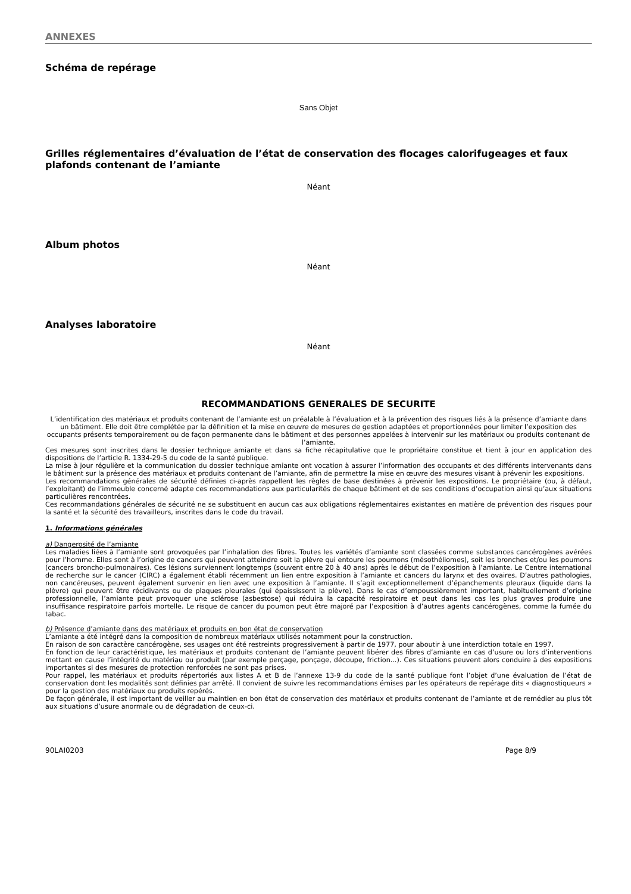ANNEXES
Schéma de repérage
Sans Objet
Grilles réglementaires d’évaluation de l’état de conservation des flocages calorifugeages et faux plafonds contenant de l’amiante
Néant
Album photos
Néant
Analyses laboratoire
Néant
RECOMMANDATIONS GENERALES DE SECURITE
L’identification des matériaux et produits contenant de l’amiante est un préalable à l’évaluation et à la prévention des risques liés à la présence d’amiante dans un bâtiment. Elle doit être complétée par la définition et la mise en œuvre de mesures de gestion adaptées et proportionnées pour limiter l’exposition des occupants présents temporairement ou de façon permanente dans le bâtiment et des personnes appelées à intervenir sur les matériaux ou produits contenant de l’amiante.
Ces mesures sont inscrites dans le dossier technique amiante et dans sa fiche récapitulative que le propriétaire constitue et tient à jour en application des dispositions de l’article R. 1334-29-5 du code de la santé publique.
La mise à jour régulière et la communication du dossier technique amiante ont vocation à assurer l’information des occupants et des différents intervenants dans le bâtiment sur la présence des matériaux et produits contenant de l’amiante, afin de permettre la mise en œuvre des mesures visant à prévenir les expositions.
Les recommandations générales de sécurité définies ci-après rappellent les règles de base destinées à prévenir les expositions. Le propriétaire (ou, à défaut, l’exploitant) de l’immeuble concerné adapte ces recommandations aux particularités de chaque bâtiment et de ses conditions d’occupation ainsi qu’aux situations particulières rencontrées.
Ces recommandations générales de sécurité ne se substituent en aucun cas aux obligations réglementaires existantes en matière de prévention des risques pour la santé et la sécurité des travailleurs, inscrites dans le code du travail.
1. Informations générales
a) Dangerosité de l’amiante
Les maladies liées à l’amiante sont provoquées par l’inhalation des fibres. Toutes les variétés d’amiante sont classées comme substances cancérogènes avérées pour l’homme. Elles sont à l’origine de cancers qui peuvent atteindre soit la plèvre qui entoure les poumons (mésothéliomes), soit les bronches et/ou les poumons (cancers broncho-pulmonaires). Ces lésions surviennent longtemps (souvent entre 20 à 40 ans) après le début de l’exposition à l’amiante. Le Centre international de recherche sur le cancer (CIRC) a également établi récemment un lien entre exposition à l’amiante et cancers du larynx et des ovaires. D’autres pathologies, non cancéreuses, peuvent également survenir en lien avec une exposition à l’amiante. Il s’agit exceptionnellement d’épanchements pleuraux (liquide dans la plèvre) qui peuvent être récidivants ou de plaques pleurales (qui épaississent la plèvre). Dans le cas d’empoussièrement important, habituellement d’origine professionnelle, l’amiante peut provoquer une sclérose (asbestose) qui réduira la capacité respiratoire et peut dans les cas les plus graves produire une insuffisance respiratoire parfois mortelle. Le risque de cancer du poumon peut être majoré par l’exposition à d’autres agents cancérogènes, comme la fumée du tabac.
b) Présence d’amiante dans des matériaux et produits en bon état de conservation
L’amiante a été intégré dans la composition de nombreux matériaux utilisés notamment pour la construction.
En raison de son caractère cancérogène, ses usages ont été restreints progressivement à partir de 1977, pour aboutir à une interdiction totale en 1997.
En fonction de leur caractéristique, les matériaux et produits contenant de l’amiante peuvent libérer des fibres d’amiante en cas d’usure ou lors d’interventions mettant en cause l’intégrité du matériau ou produit (par exemple perçage, ponçage, découpe, friction...). Ces situations peuvent alors conduire à des expositions importantes si des mesures de protection renforcées ne sont pas prises.
Pour rappel, les matériaux et produits répertoriés aux listes A et B de l’annexe 13-9 du code de la santé publique font l’objet d’une évaluation de l’état de conservation dont les modalités sont définies par arrêté. Il convient de suivre les recommandations émises par les opérateurs de repérage dits « diagnostiqueurs » pour la gestion des matériaux ou produits repérés.
De façon générale, il est important de veiller au maintien en bon état de conservation des matériaux et produits contenant de l’amiante et de remédier au plus tôt aux situations d’usure anormale ou de dégradation de ceux-ci.
90LAI0203 Page 8/9